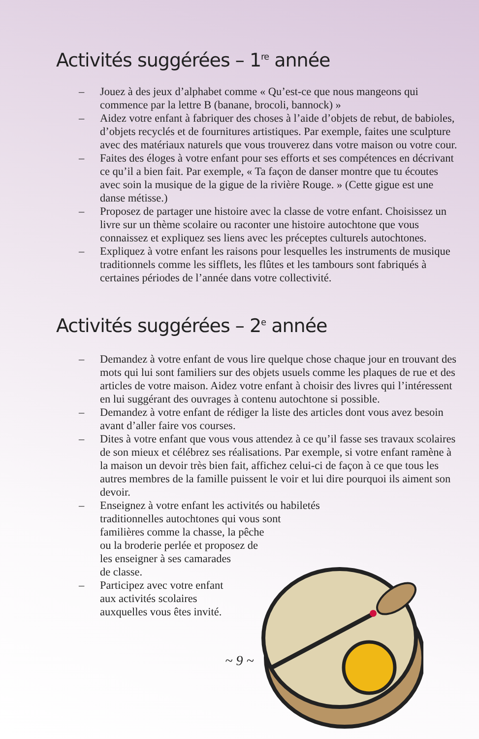Activités suggérées – 1<sup>re</sup> année
– Jouez à des jeux d’alphabet comme « Qu’est-ce que nous mangeons qui commence par la lettre B (banane, brocoli, bannock) »
– Aidez votre enfant à fabriquer des choses à l’aide d’objets de rebut, de babioles, d’objets recyclés et de fournitures artistiques. Par exemple, faites une sculpture avec des matériaux naturels que vous trouverez dans votre maison ou votre cour.
– Faites des éloges à votre enfant pour ses efforts et ses compétences en décrivant ce qu’il a bien fait. Par exemple, « Ta façon de danser montre que tu écoutes avec soin la musique de la gigue de la rivière Rouge. » (Cette gigue est une danse métisse.)
– Proposez de partager une histoire avec la classe de votre enfant. Choisissez un livre sur un thème scolaire ou raconter une histoire autochtone que vous connaissez et expliquez ses liens avec les préceptes culturels autochtones.
– Expliquez à votre enfant les raisons pour lesquelles les instruments de musique traditionnels comme les sifflets, les flûtes et les tambours sont fabriqués à certaines périodes de l’année dans votre collectivité.
Activités suggérées – 2<sup>e</sup> année
– Demandez à votre enfant de vous lire quelque chose chaque jour en trouvant des mots qui lui sont familiers sur des objets usuels comme les plaques de rue et des articles de votre maison. Aidez votre enfant à choisir des livres qui l’intéressent en lui suggérant des ouvrages à contenu autochtone si possible.
– Demandez à votre enfant de rédiger la liste des articles dont vous avez besoin avant d’aller faire vos courses.
– Dites à votre enfant que vous vous attendez à ce qu’il fasse ses travaux scolaires de son mieux et célébrez ses réalisations. Par exemple, si votre enfant ramène à la maison un devoir très bien fait, affichez celui-ci de façon à ce que tous les autres membres de la famille puissent le voir et lui dire pourquoi ils aiment son devoir.
– Enseignez à votre enfant les activités ou habiletés
traditionnelles autochtones qui vous sont
familières comme la chasse, la pêche
ou la broderie perlée et proposez de
les enseigner à ses camarades
de classe.
– Participez avec votre enfant
aux activités scolaires
auxquelles vous êtes invité.
~ 9 ~